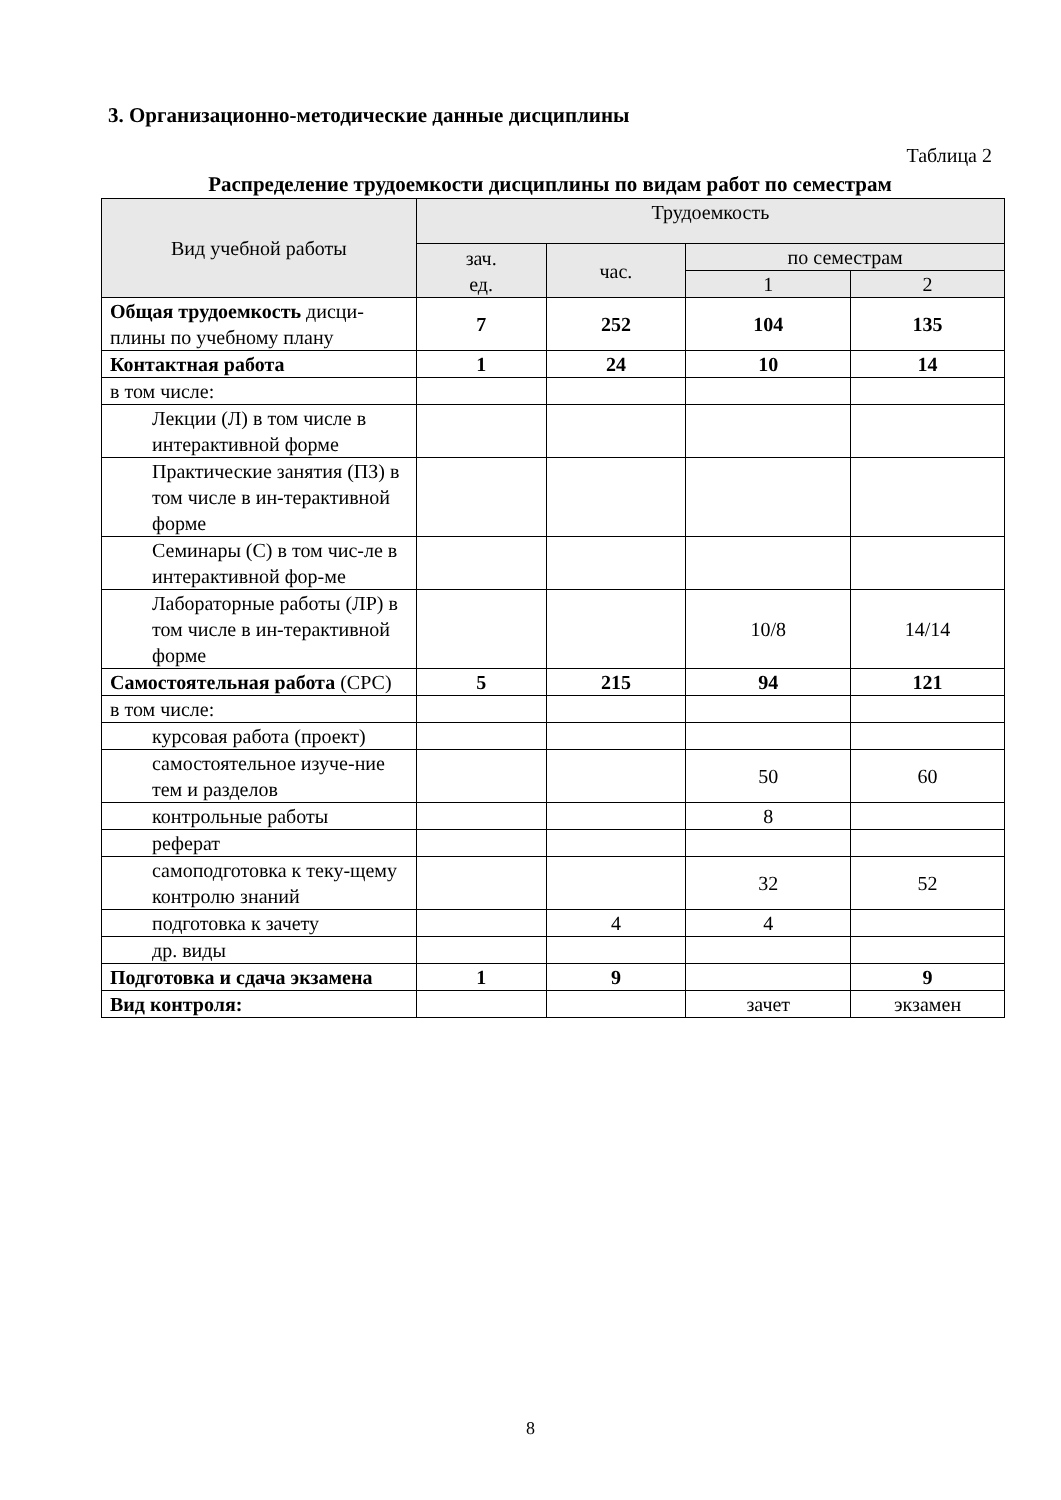3. Организационно-методические данные дисциплины
Таблица 2
Распределение трудоемкости дисциплины по видам работ по семестрам
| Вид учебной работы | Трудоемкость | | | |
| --- | --- | --- | --- | --- |
| | зач. ед. | час. | по семестрам | |
| | | | 1 | 2 |
| Общая трудоемкость дисци-плины по учебному плану | 7 | 252 | 104 | 135 |
| Контактная работа | 1 | 24 | 10 | 14 |
| в том числе: | | | | |
| Лекции (Л) в том числе в интерактивной форме | | | | |
| Практические занятия (ПЗ) в том числе в ин-терактивной форме | | | | |
| Семинары (С) в том чис-ле в интерактивной фор-ме | | | | |
| Лабораторные работы (ЛР) в том числе в ин-терактивной форме | | | 10/8 | 14/14 |
| Самостоятельная работа (СРС) | 5 | 215 | 94 | 121 |
| в том числе: | | | | |
| курсовая работа (проект) | | | | |
| самостоятельное изуче-ние тем и разделов | | | 50 | 60 |
| контрольные работы | | | 8 | |
| реферат | | | | |
| самоподготовка к теку-щему контролю знаний | | | 32 | 52 |
| подготовка к зачету | | 4 | 4 | |
| др. виды | | | | |
| Подготовка и сдача экзамена | 1 | 9 | | 9 |
| Вид контроля: | | | зачет | экзамен |
8